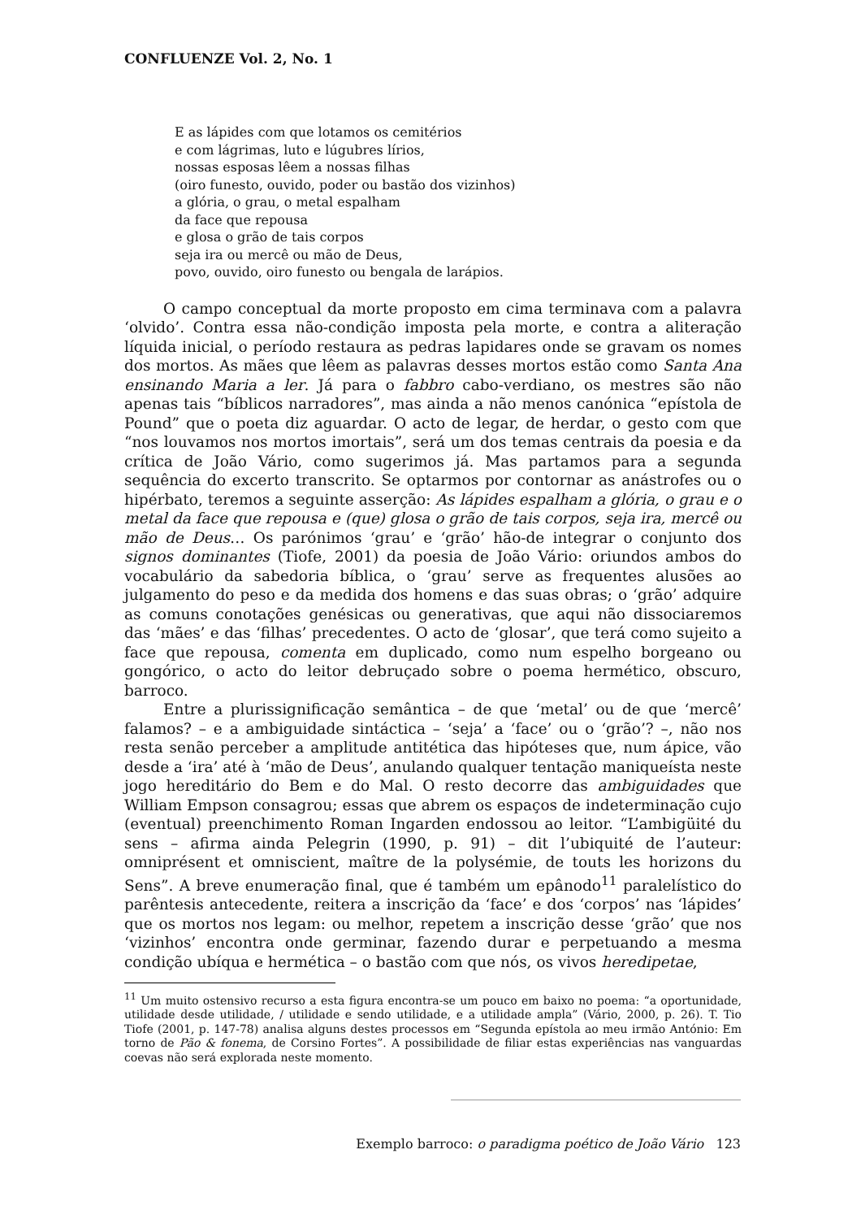CONFLUENZE Vol. 2, No. 1
E as lápides com que lotamos os cemitérios
e com lágrimas, luto e lúgubres lírios,
nossas esposas lêem a nossas filhas
(oiro funesto, ouvido, poder ou bastão dos vizinhos)
a glória, o grau, o metal espalham
da face que repousa
e glosa o grão de tais corpos
seja ira ou mercê ou mão de Deus,
povo, ouvido, oiro funesto ou bengala de larápios.
O campo conceptual da morte proposto em cima terminava com a palavra ‘olvido’. Contra essa não-condição imposta pela morte, e contra a aliteração líquida inicial, o período restaura as pedras lapidares onde se gravam os nomes dos mortos. As mães que lêem as palavras desses mortos estão como Santa Ana ensinando Maria a ler. Já para o fabbro cabo-verdiano, os mestres são não apenas tais “bíblicos narradores”, mas ainda a não menos canónica “epístola de Pound” que o poeta diz aguardar. O acto de legar, de herdar, o gesto com que “nos louvamos nos mortos imortais”, será um dos temas centrais da poesia e da crítica de João Vário, como sugerimos já. Mas partamos para a segunda sequência do excerto transcrito. Se optarmos por contornar as anástrofes ou o hipérbato, teremos a seguinte asserção: As lápides espalham a glória, o grau e o metal da face que repousa e (que) glosa o grão de tais corpos, seja ira, mercê ou mão de Deus… Os parónimos ‘grau’ e ‘grão’ hão-de integrar o conjunto dos signos dominantes (Tiofe, 2001) da poesia de João Vário: oriundos ambos do vocabulário da sabedoria bíblica, o ‘grau’ serve as frequentes alusões ao julgamento do peso e da medida dos homens e das suas obras; o ‘grão’ adquire as comuns conotações genésicas ou generativas, que aqui não dissociaremos das ‘mães’ e das ‘filhas’ precedentes. O acto de ‘glosar’, que terá como sujeito a face que repousa, comenta em duplicado, como num espelho borgeano ou gongórico, o acto do leitor debruçado sobre o poema hermético, obscuro, barroco.
Entre a plurissignificação semântica – de que ‘metal’ ou de que ‘mercê’ falamos? – e a ambiguidade sintáctica – ‘seja’ a ‘face’ ou o ‘grão’? –, não nos resta senão perceber a amplitude antitética das hipóteses que, num ápice, vão desde a ‘ira’ até à ‘mão de Deus’, anulando qualquer tentação maniqueísta neste jogo hereditário do Bem e do Mal. O resto decorre das ambiguidades que William Empson consagrou; essas que abrem os espaços de indeterminação cujo (eventual) preenchimento Roman Ingarden endossou ao leitor. “L’ambigüité du sens – afirma ainda Pelegrin (1990, p. 91) – dit l’ubiquité de l’auteur: omniprésent et omniscient, maître de la polysémie, de touts les horizons du Sens”. A breve enumeração final, que é também um epânodo<sup>11</sup> paralelístico do parêntesis antecedente, reitera a inscrição da ‘face’ e dos ‘corpos’ nas ‘lápides’ que os mortos nos legam: ou melhor, repetem a inscrição desse ‘grão’ que nos ‘vizinhos’ encontra onde germinar, fazendo durar e perpetuando a mesma condição ubíqua e hermética – o bastão com que nós, os vivos heredipetae,
<sup>11</sup> Um muito ostensivo recurso a esta figura encontra-se um pouco em baixo no poema: “a oportunidade, utilidade desde utilidade, / utilidade e sendo utilidade, e a utilidade ampla” (Vário, 2000, p. 26). T. Tio Tiofe (2001, p. 147-78) analisa alguns destes processos em “Segunda epístola ao meu irmão António: Em torno de Pão & fonema, de Corsino Fortes”. A possibilidade de filiar estas experiências nas vanguardas coevas não será explorada neste momento.
Exemplo barroco: o paradigma poético de João Vário 123